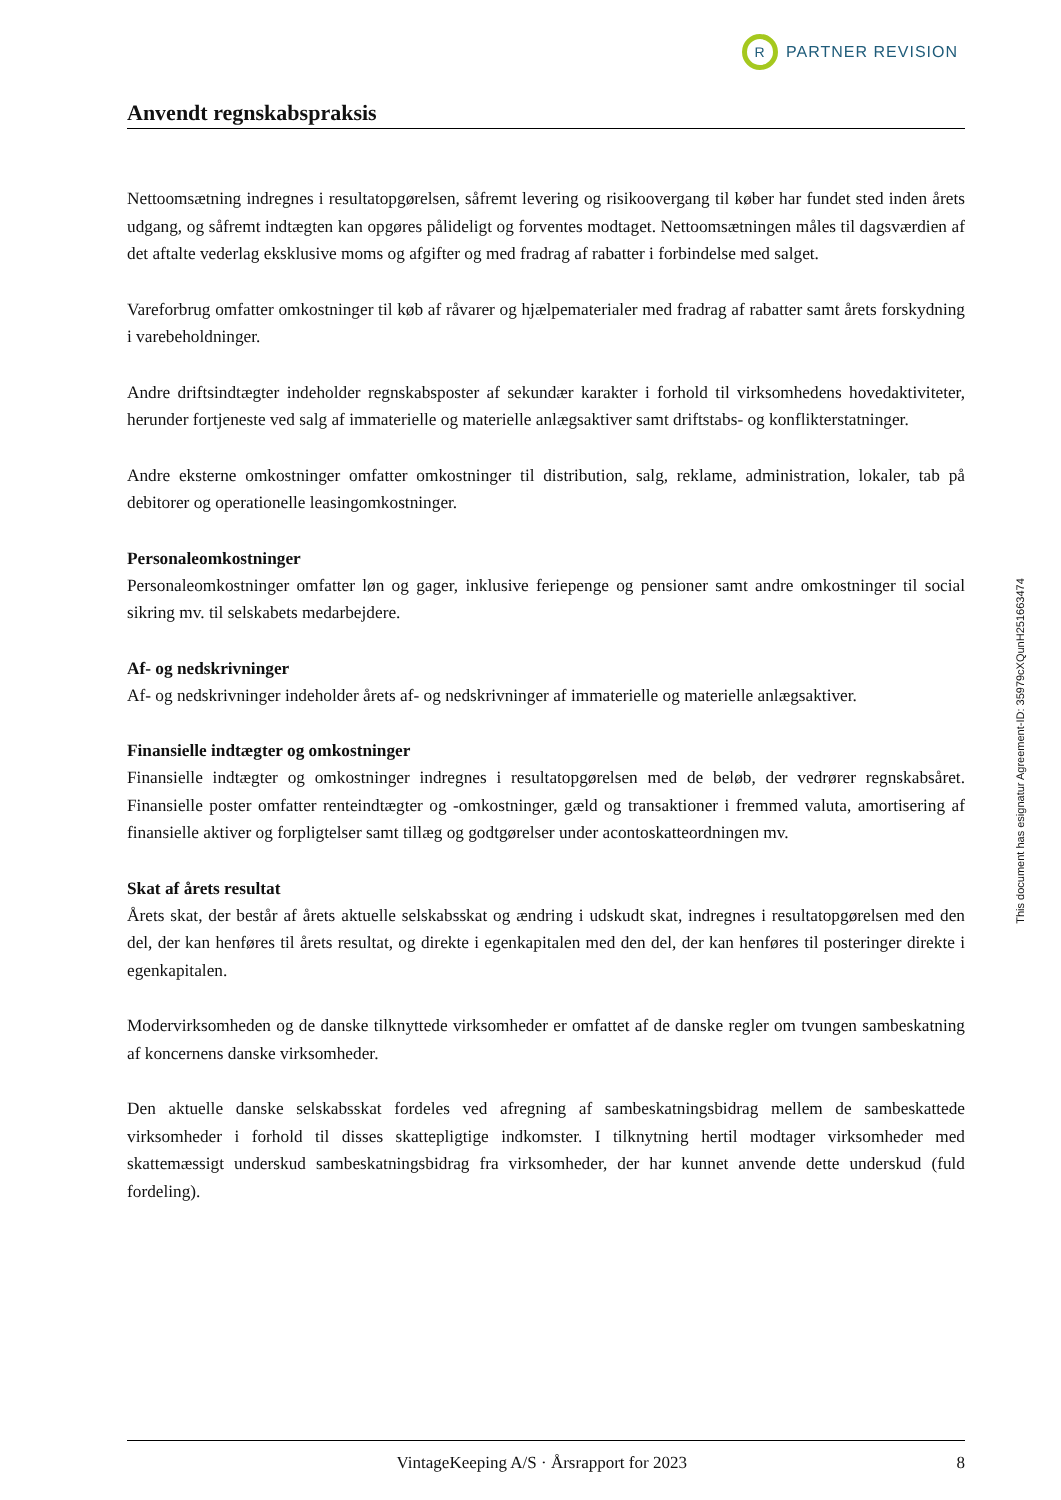R
PARTNER REVISION
Anvendt regnskabspraksis
Nettoomsætning indregnes i resultatopgørelsen, såfremt levering og risikoovergang til køber har fundet sted inden årets udgang, og såfremt indtægten kan opgøres pålideligt og forventes modtaget. Nettoomsætningen måles til dagsværdien af det aftalte vederlag eksklusive moms og afgifter og med fradrag af rabatter i forbindelse med salget.
Vareforbrug omfatter omkostninger til køb af råvarer og hjælpematerialer med fradrag af rabatter samt årets forskydning i varebeholdninger.
Andre driftsindtægter indeholder regnskabsposter af sekundær karakter i forhold til virksomhedens hovedaktiviteter, herunder fortjeneste ved salg af immaterielle og materielle anlægsaktiver samt driftstabs- og konflikterstatninger.
Andre eksterne omkostninger omfatter omkostninger til distribution, salg, reklame, administration, lokaler, tab på debitorer og operationelle leasingomkostninger.
Personaleomkostninger
Personaleomkostninger omfatter løn og gager, inklusive feriepenge og pensioner samt andre omkostninger til social sikring mv. til selskabets medarbejdere.
Af- og nedskrivninger
Af- og nedskrivninger indeholder årets af- og nedskrivninger af immaterielle og materielle anlægsaktiver.
Finansielle indtægter og omkostninger
Finansielle indtægter og omkostninger indregnes i resultatopgørelsen med de beløb, der vedrører regnskabsåret. Finansielle poster omfatter renteindtægter og -omkostninger, gæld og transaktioner i fremmed valuta, amortisering af finansielle aktiver og forpligtelser samt tillæg og godtgørelser under acontoskatteordningen mv.
Skat af årets resultat
Årets skat, der består af årets aktuelle selskabsskat og ændring i udskudt skat, indregnes i resultatopgørelsen med den del, der kan henføres til årets resultat, og direkte i egenkapitalen med den del, der kan henføres til posteringer direkte i egenkapitalen.
Modervirksomheden og de danske tilknyttede virksomheder er omfattet af de danske regler om tvungen sambeskatning af koncernens danske virksomheder.
Den aktuelle danske selskabsskat fordeles ved afregning af sambeskatningsbidrag mellem de sambeskattede virksomheder i forhold til disses skattepligtige indkomster. I tilknytning hertil modtager virksomheder med skattemæssigt underskud sambeskatningsbidrag fra virksomheder, der har kunnet anvende dette underskud (fuld fordeling).
This document has esignatur Agreement-ID: 35979cXQunH251663474
VintageKeeping A/S · Årsrapport for 2023 8